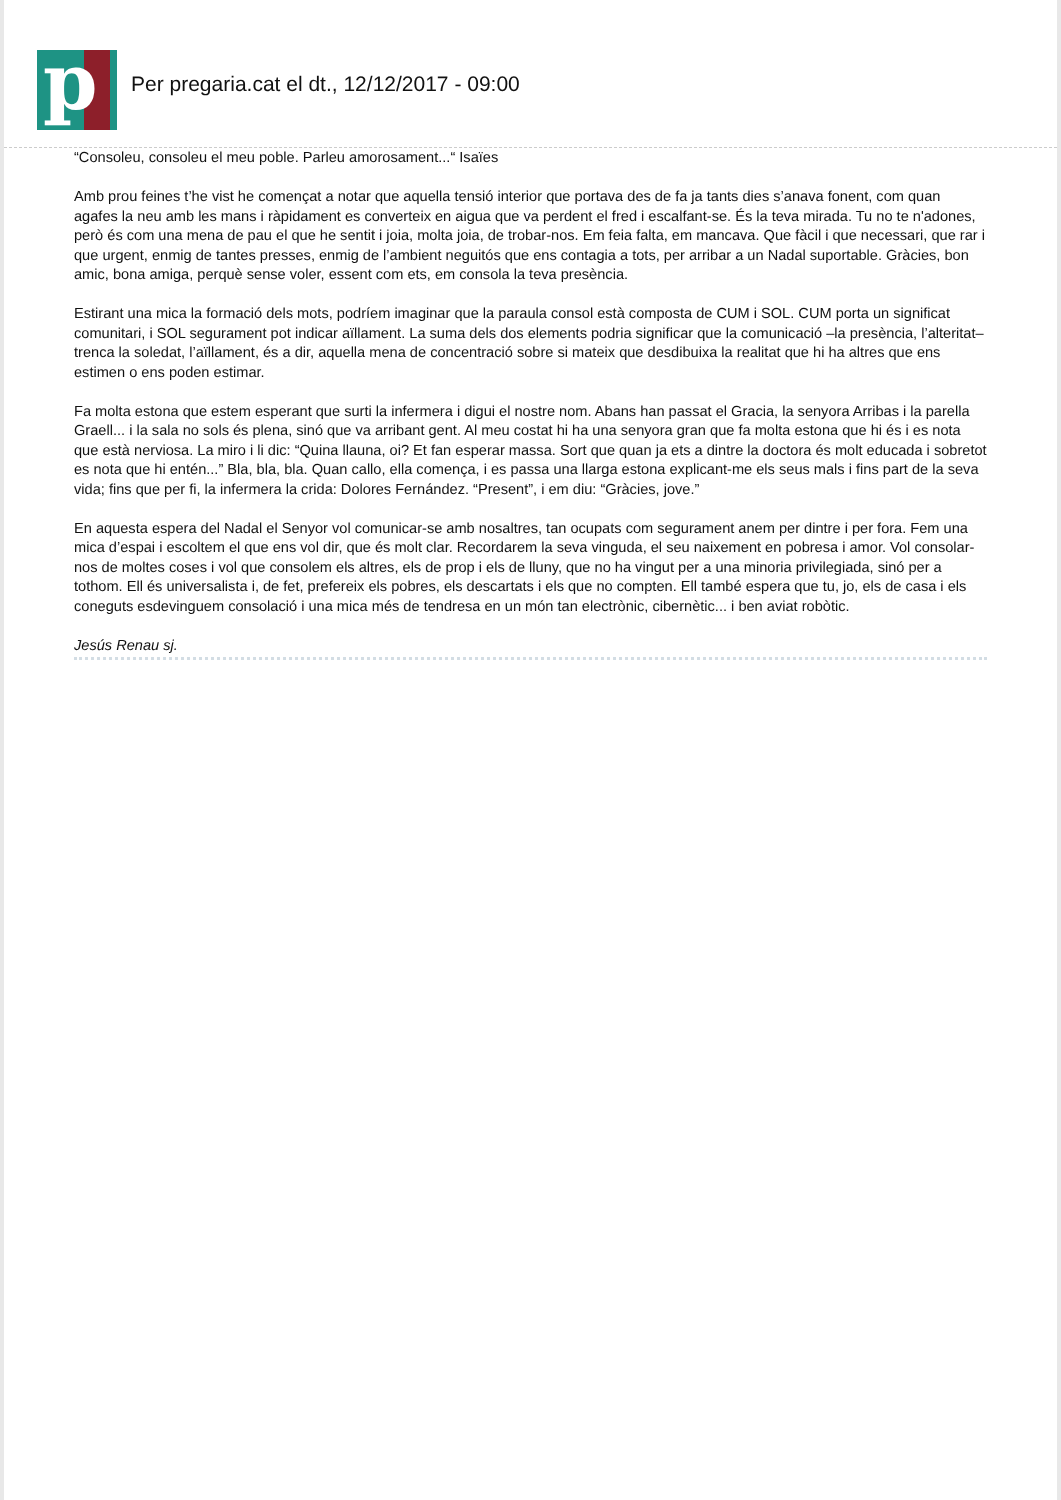p
Per pregaria.cat el dt., 12/12/2017 - 09:00
“Consoleu, consoleu el meu poble. Parleu amorosament...“ Isaïes
Amb prou feines t’he vist he començat a notar que aquella tensió interior que portava des de fa ja tants dies s’anava fonent, com quan agafes la neu amb les mans i ràpidament es converteix en aigua que va perdent el fred i escalfant-se. És la teva mirada. Tu no te n'adones, però és com una mena de pau el que he sentit i joia, molta joia, de trobar-nos. Em feia falta, em mancava. Que fàcil i que necessari, que rar i que urgent, enmig de tantes presses, enmig de l’ambient neguitós que ens contagia a tots, per arribar a un Nadal suportable. Gràcies, bon amic, bona amiga, perquè sense voler, essent com ets, em consola la teva presència.
Estirant una mica la formació dels mots, podríem imaginar que la paraula consol està composta de CUM i SOL. CUM porta un significat comunitari, i SOL segurament pot indicar aïllament. La suma dels dos elements podria significar que la comunicació –la presència, l’alteritat– trenca la soledat, l’aïllament, és a dir, aquella mena de concentració sobre si mateix que desdibuixa la realitat que hi ha altres que ens estimen o ens poden estimar.
Fa molta estona que estem esperant que surti la infermera i digui el nostre nom. Abans han passat el Gracia, la senyora Arribas i la parella Graell... i la sala no sols és plena, sinó que va arribant gent. Al meu costat hi ha una senyora gran que fa molta estona que hi és i es nota que està nerviosa. La miro i li dic: “Quina llauna, oi? Et fan esperar massa. Sort que quan ja ets a dintre la doctora és molt educada i sobretot es nota que hi entén...” Bla, bla, bla. Quan callo, ella comença, i es passa una llarga estona explicant-me els seus mals i fins part de la seva vida; fins que per fi, la infermera la crida: Dolores Fernández. “Present”, i em diu: “Gràcies, jove.”
En aquesta espera del Nadal el Senyor vol comunicar-se amb nosaltres, tan ocupats com segurament anem per dintre i per fora. Fem una mica d’espai i escoltem el que ens vol dir, que és molt clar. Recordarem la seva vinguda, el seu naixement en pobresa i amor. Vol consolar-nos de moltes coses i vol que consolem els altres, els de prop i els de lluny, que no ha vingut per a una minoria privilegiada, sinó per a tothom. Ell és universalista i, de fet, prefereix els pobres, els descartats i els que no compten. Ell també espera que tu, jo, els de casa i els coneguts esdevinguem consolació i una mica més de tendresa en un món tan electrònic, cibernètic... i ben aviat robòtic.
Jesús Renau sj.